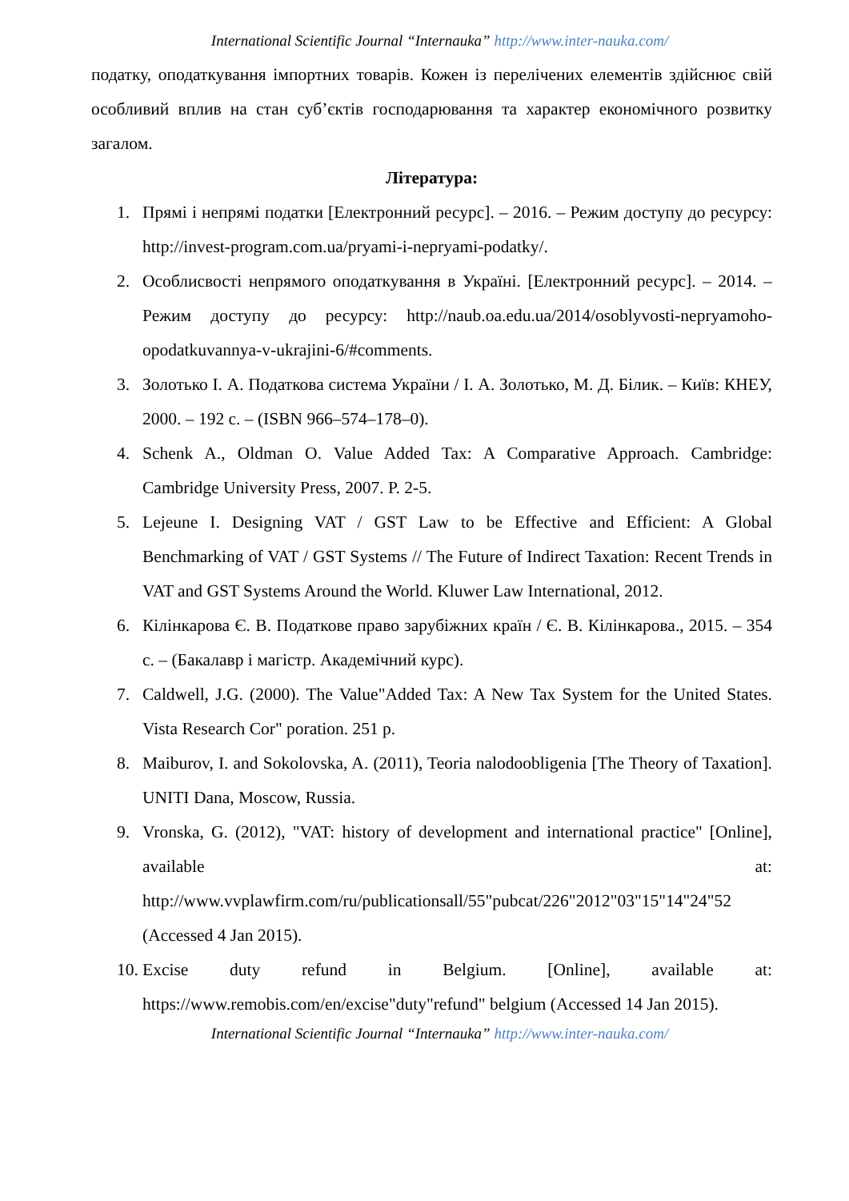International Scientific Journal “Internauka” http://www.inter-nauka.com/
податку, оподаткування імпортних товарів. Кожен із перелічених елементів здійснює свій особливий вплив на стан суб’єктів господарювання та характер економічного розвитку загалом.
Література:
1. Прямі і непрямі податки [Електронний ресурс]. – 2016. – Режим доступу до ресурсу: http://invest-program.com.ua/pryami-i-nepryami-podatky/.
2. Особлисвості непрямого оподаткування в Україні. [Електронний ресурс]. – 2014. – Режим доступу до ресурсу: http://naub.oa.edu.ua/2014/osoblyvosti-nepryamoho-opodatkuvannya-v-ukrajini-6/#comments.
3. Золотько І. А. Податкова система України / І. А. Золотько, М. Д. Білик. – Київ: КНЕУ, 2000. – 192 с. – (ISBN 966–574–178–0).
4. Schenk A., Oldman O. Value Added Tax: A Comparative Approach. Cambridge: Cambridge University Press, 2007. P. 2-5.
5. Lejeune I. Designing VAT / GST Law to be Effective and Efficient: A Global Benchmarking of VAT / GST Systems // The Future of Indirect Taxation: Recent Trends in VAT and GST Systems Around the World. Kluwer Law International, 2012.
6. Кілінкарова Є. В. Податкове право зарубіжних країн / Є. В. Кілінкарова., 2015. – 354 с. – (Бакалавр і магістр. Академічний курс).
7. Caldwell, J.G. (2000). The Value"Added Tax: A New Tax System for the United States. Vista Research Cor" poration. 251 p.
8. Maiburov, I. and Sokolovska, A. (2011), Teoria nalodoobligenia [The Theory of Taxation]. UNITI Dana, Moscow, Russia.
9. Vronska, G. (2012), "VAT: history of development and international practice" [Online], available at: http://www.vvplawfirm.com/ru/publicationsall/55"pubcat/226"2012"03"15"14"24"52 (Accessed 4 Jan 2015).
10. Excise duty refund in Belgium. [Online], available at: https://www.remobis.com/en/excise"duty"refund" belgium (Accessed 14 Jan 2015).
International Scientific Journal “Internauka” http://www.inter-nauka.com/